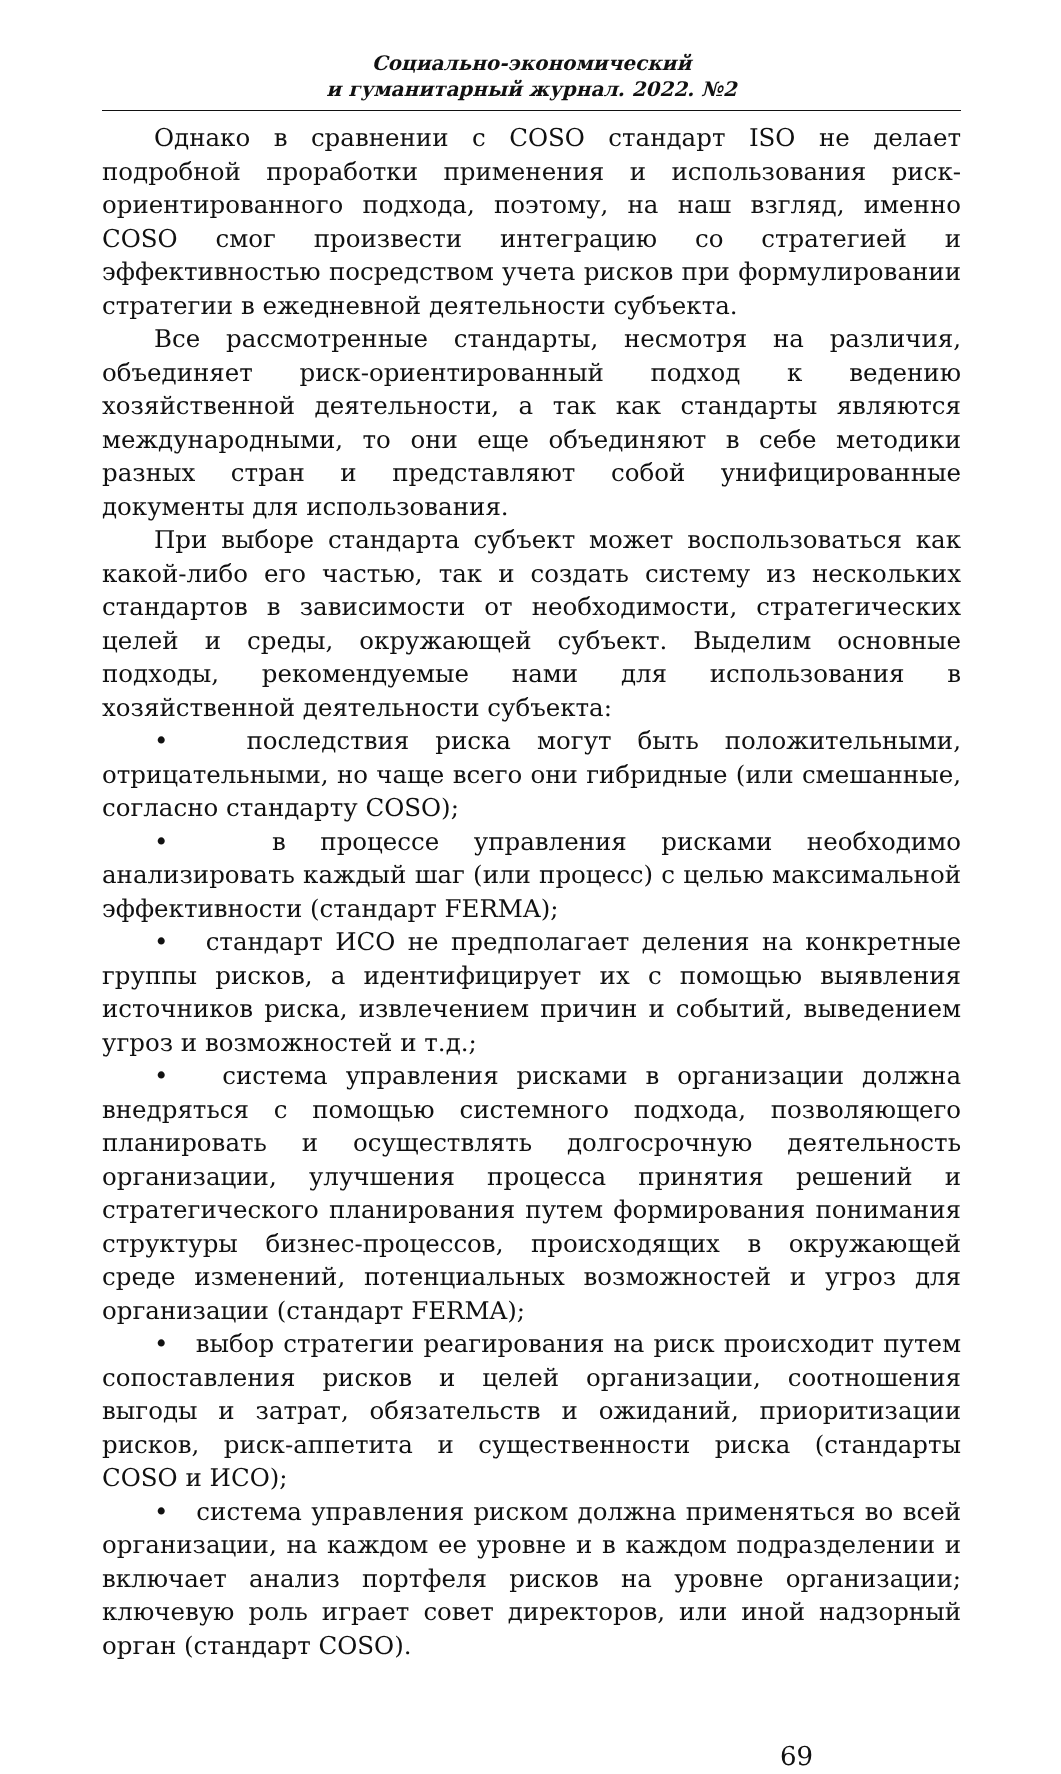Социально-экономический
и гуманитарный журнал. 2022. №2
Однако в сравнении с COSO стандарт ISO не делает подробной проработки применения и использования риск-ориентированного подхода, поэтому, на наш взгляд, именно COSO смог произвести интеграцию со стратегией и эффективностью посредством учета рисков при формулировании стратегии в ежедневной деятельности субъекта.
Все рассмотренные стандарты, несмотря на различия, объединяет риск-ориентированный подход к ведению хозяйственной деятельности, а так как стандарты являются международными, то они еще объединяют в себе методики разных стран и представляют собой унифицированные документы для использования.
При выборе стандарта субъект может воспользоваться как какой-либо его частью, так и создать систему из нескольких стандартов в зависимости от необходимости, стратегических целей и среды, окружающей субъект. Выделим основные подходы, рекомендуемые нами для использования в хозяйственной деятельности субъекта:
• последствия риска могут быть положительными, отрицательными, но чаще всего они гибридные (или смешанные, согласно стандарту COSO);
• в процессе управления рисками необходимо анализировать каждый шаг (или процесс) с целью максимальной эффективности (стандарт FERMA);
• стандарт ИСО не предполагает деления на конкретные группы рисков, а идентифицирует их с помощью выявления источников риска, извлечением причин и событий, выведением угроз и возможностей и т.д.;
• система управления рисками в организации должна внедряться с помощью системного подхода, позволяющего планировать и осуществлять долгосрочную деятельность организации, улучшения процесса принятия решений и стратегического планирования путем формирования понимания структуры бизнес-процессов, происходящих в окружающей среде изменений, потенциальных возможностей и угроз для организации (стандарт FERMA);
• выбор стратегии реагирования на риск происходит путем сопоставления рисков и целей организации, соотношения выгоды и затрат, обязательств и ожиданий, приоритизации рисков, риск-аппетита и существенности риска (стандарты COSO и ИСО);
• система управления риском должна применяться во всей организации, на каждом ее уровне и в каждом подразделении и включает анализ портфеля рисков на уровне организации; ключевую роль играет совет директоров, или иной надзорный орган (стандарт COSO).
69